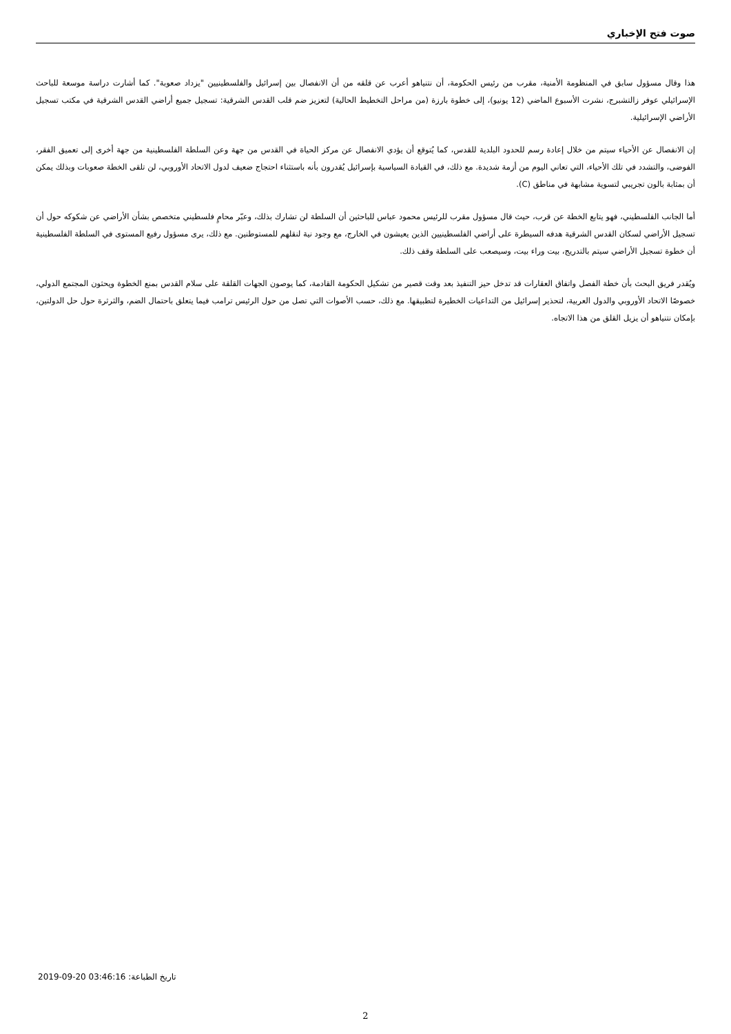صوت فتح الإخباري
هذا وقال مسؤول سابق في المنظومة الأمنية، مقرب من رئيس الحكومة، أن نتنياهو أعرب عن قلقه من أن الانفصال بين إسرائيل والفلسطينيين "يزداد صعوبة". كما أشارت دراسة موسعة للباحث الإسرائيلي عوفر زالتشبرج، نشرت الأسبوع الماضي (12 يونيو)، إلى خطوة بارزة (من مراحل التخطيط الحالية) لتعزيز ضم قلب القدس الشرقية: تسجيل جميع أراضي القدس الشرقية في مكتب تسجيل الأراضي الإسرائيلية.
إن الانفصال عن الأحياء سيتم من خلال إعادة رسم للحدود البلدية للقدس، كما يُتوقع أن يؤدي الانفصال عن مركز الحياة في القدس من جهة وعن السلطة الفلسطينية من جهة أخرى إلى تعميق الفقر، الفوضى، والتشدد في تلك الأحياء، التي تعاني اليوم من أزمة شديدة. مع ذلك، في القيادة السياسية بإسرائيل يُقدرون بأنه باستثناء احتجاج ضعيف لدول الاتحاد الأوروبي، لن تلقى الخطة صعوبات وبذلك يمكن أن بمثابة بالون تجريبي لتسوية مشابهة في مناطق (C).
أما الجانب الفلسطيني، فهو يتابع الخطة عن قرب، حيث قال مسؤول مقرب للرئيس محمود عباس للباحثين أن السلطة لن تشارك بذلك، وعبّر محامٍ فلسطيني متخصص بشأن الأراضي عن شكوكه حول أن تسجيل الأراضي لسكان القدس الشرقية هدفه السيطرة على أراضي الفلسطينيين الذين يعيشون في الخارج، مع وجود نية لنقلهم للمستوطنين. مع ذلك، يرى مسؤول رفيع المستوى في السلطة الفلسطينية أن خطوة تسجيل الأراضي سيتم بالتدريج، بيت وراء بيت، وسيصعب على السلطة وقف ذلك.
ويُقدر فريق البحث بأن خطة الفصل واتفاق العقارات قد تدخل حيز التنفيذ بعد وقت قصير من تشكيل الحكومة القادمة، كما يوصون الجهات القلقة على سلام القدس بمنع الخطوة ويحثون المجتمع الدولي، خصوصًا الاتحاد الأوروبي والدول العربية، لتحذير إسرائيل من التداعيات الخطيرة لتطبيقها. مع ذلك، حسب الأصوات التي تصل من حول الرئيس ترامب فيما يتعلق باحتمال الضم، والثرثرة حول حل الدولتين، بإمكان نتنياهو أن يزيل القلق من هذا الاتجاه.
تاريخ الطباعة: 2019-09-20 03:46:16
2